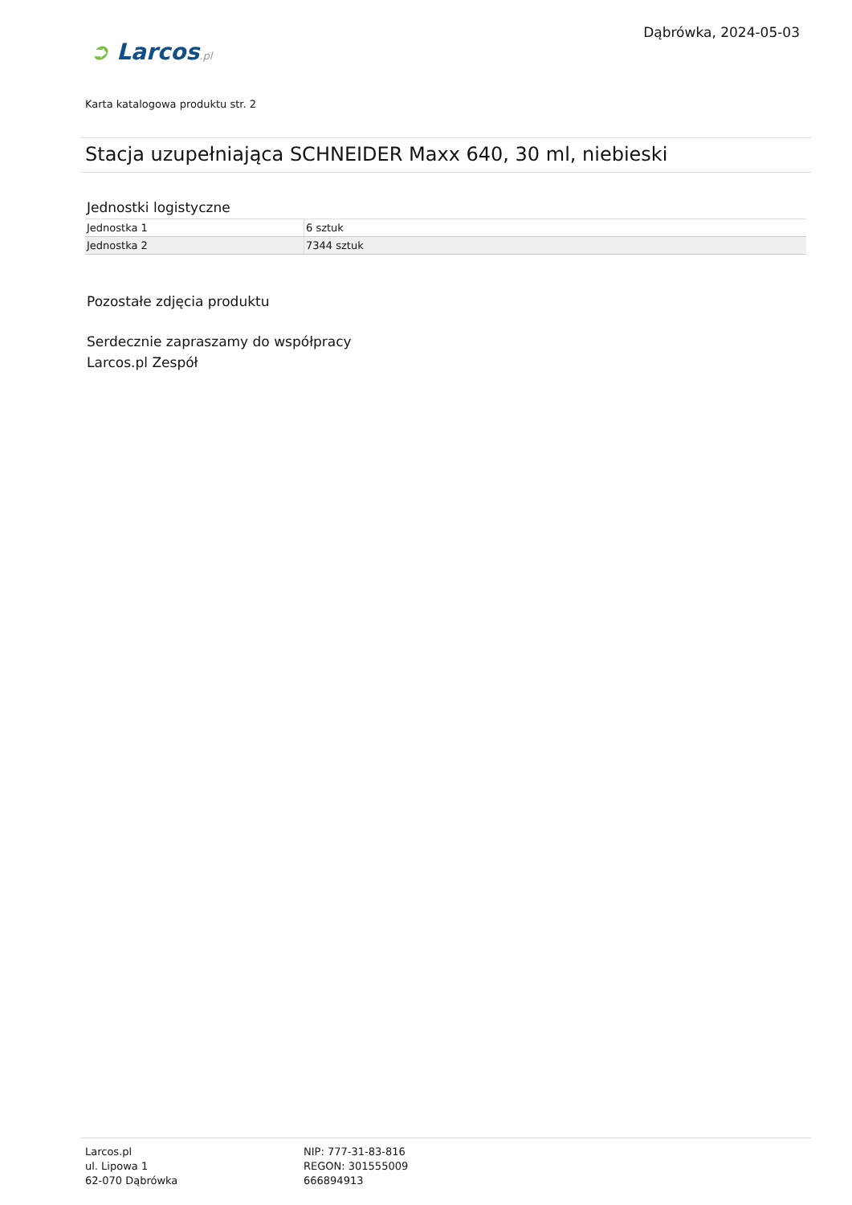Dąbrówka, 2024-05-03
➲ Larcos.pl
Karta katalogowa produktu str. 2
Stacja uzupełniająca SCHNEIDER Maxx 640, 30 ml, niebieski
Jednostki logistyczne
| Jednostka 1 | 6 sztuk |
| Jednostka 2 | 7344 sztuk |
Pozostałe zdjęcia produktu
Serdecznie zapraszamy do współpracy
Larcos.pl Zespół
Larcos.pl
ul. Lipowa 1
62-070 Dąbrówka
NIP: 777-31-83-816
REGON: 301555009
666894913